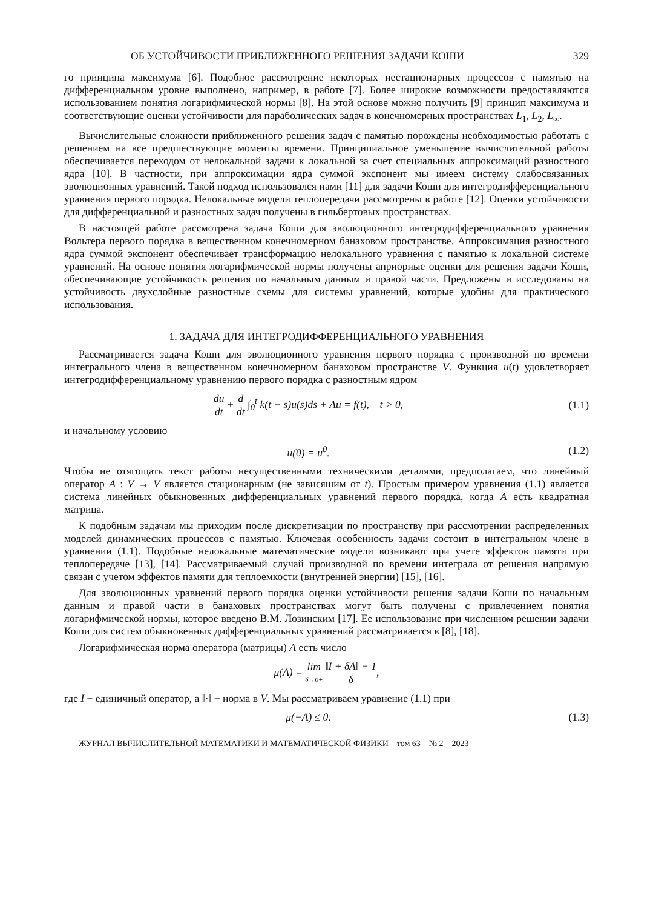ОБ УСТОЙЧИВОСТИ ПРИБЛИЖЕННОГО РЕШЕНИЯ ЗАДАЧИ КОШИ 329
го принципа максимума [6]. Подобное рассмотрение некоторых нестационарных процессов с памятью на дифференциальном уровне выполнено, например, в работе [7]. Более широкие возможности предоставляются использованием понятия логарифмической нормы [8]. На этой основе можно получить [9] принцип максимума и соответствующие оценки устойчивости для параболических задач в конечномерных пространствах L<sub>1</sub>, L<sub>2</sub>, L<sub>∞</sub>.
Вычислительные сложности приближенного решения задач с памятью порождены необходимостью работать с решением на все предшествующие моменты времени. Принципиальное уменьшение вычислительной работы обеспечивается переходом от нелокальной задачи к локальной за счет специальных аппроксимаций разностного ядра [10]. В частности, при аппроксимации ядра суммой экспонент мы имеем систему слабосвязанных эволюционных уравнений. Такой подход использовался нами [11] для задачи Коши для интегродифференциального уравнения первого порядка. Нелокальные модели теплопередачи рассмотрены в работе [12]. Оценки устойчивости для дифференциальной и разностных задач получены в гильбертовых пространствах.
В настоящей работе рассмотрена задача Коши для эволюционного интегродифференциального уравнения Вольтера первого порядка в вещественном конечномерном банаховом пространстве. Аппроксимация разностного ядра суммой экспонент обеспечивает трансформацию нелокального уравнения с памятью к локальной системе уравнений. На основе понятия логарифмической нормы получены априорные оценки для решения задачи Коши, обеспечивающие устойчивость решения по начальным данным и правой части. Предложены и исследованы на устойчивость двухслойные разностные схемы для системы уравнений, которые удобны для практического использования.
1. ЗАДАЧА ДЛЯ ИНТЕГРОДИФФЕРЕНЦИАЛЬНОГО УРАВНЕНИЯ
Рассматривается задача Коши для эволюционного уравнения первого порядка с производной по времени интегрального члена в вещественном конечномерном банаховом пространстве V. Функция u(t) удовлетворяет интегродифференциальному уравнению первого порядка с разностным ядром
du dt + d dt ∫<sub>0</sub><sup>t</sup> k(t − s)u(s)ds + Au = f(t), t > 0,
(1.1)
и начальному условию
u(0) = u<sup>0</sup>. (1.2)
Чтобы не отягощать текст работы несущественными техническими деталями, предполагаем, что линейный оператор A : V → V является стационарным (не зависяшим от t). Простым примером уравнения (1.1) является система линейных обыкновенных дифференциальных уравнений первого порядка, когда A есть квадратная матрица.
К подобным задачам мы приходим после дискретизации по пространству при рассмотрении распределенных моделей динамических процессов с памятью. Ключевая особенность задачи состоит в интегральном члене в уравнении (1.1). Подобные нелокальные математические модели возникают при учете эффектов памяти при теплопередаче [13], [14]. Рассматриваемый случай производной по времени интеграла от решения напрямую связан с учетом эффектов памяти для теплоемкости (внутренней энергии) [15], [16].
Для эволюционных уравнений первого порядка оценки устойчивости решения задачи Коши по начальным данным и правой части в банаховых пространствах могут быть получены с привлечением понятия логарифмической нормы, которое введено В.М. Лозинским [17]. Ее использование при численном решении задачи Коши для систем обыкновенных дифференциальных уравнений рассматривается в [8], [18].
Логарифмическая норма оператора (матрицы) A есть число
μ(A) = lim δ→0+ ‖I + δA‖ − 1 δ,
где I − единичный оператор, а ‖·‖ − норма в V. Мы рассматриваем уравнение (1.1) при
μ(−A) ≤ 0. (1.3)
ЖУРНАЛ ВЫЧИСЛИТЕЛЬНОЙ МАТЕМАТИКИ И МАТЕМАТИЧЕСКОЙ ФИЗИКИ том 63 № 2 2023